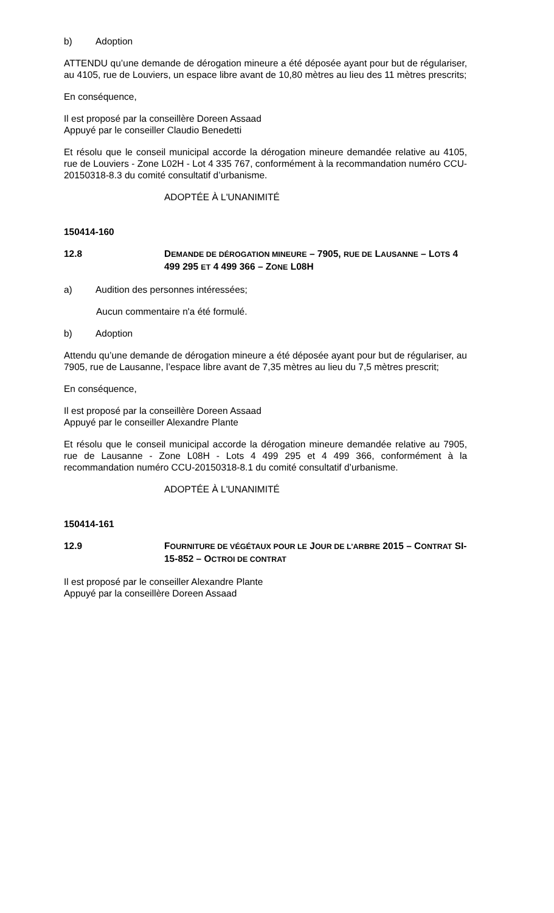b) Adoption
ATTENDU qu’une demande de dérogation mineure a été déposée ayant pour but de régulariser, au 4105, rue de Louviers, un espace libre avant de 10,80 mètres au lieu des 11 mètres prescrits;
En conséquence,
Il est proposé par la conseillère Doreen Assaad
Appuyé par le conseiller Claudio Benedetti
Et résolu que le conseil municipal accorde la dérogation mineure demandée relative au 4105, rue de Louviers - Zone L02H - Lot 4 335 767, conformément à la recommandation numéro CCU-20150318-8.3 du comité consultatif d’urbanisme.
ADOPTÉE À L'UNANIMITÉ
150414-160
12.8 DEMANDE DE DÉROGATION MINEURE – 7905, RUE DE LAUSANNE – LOTS 4 499 295 ET 4 499 366 – ZONE L08H
a) Audition des personnes intéressées;
Aucun commentaire n'a été formulé.
b) Adoption
Attendu qu’une demande de dérogation mineure a été déposée ayant pour but de régulariser, au 7905, rue de Lausanne, l’espace libre avant de 7,35 mètres au lieu du 7,5 mètres prescrit;
En conséquence,
Il est proposé par la conseillère Doreen Assaad
Appuyé par le conseiller Alexandre Plante
Et résolu que le conseil municipal accorde la dérogation mineure demandée relative au 7905, rue de Lausanne - Zone L08H - Lots 4 499 295 et 4 499 366, conformément à la recommandation numéro CCU-20150318-8.1 du comité consultatif d’urbanisme.
ADOPTÉE À L'UNANIMITÉ
150414-161
12.9 FOURNITURE DE VÉGÉTAUX POUR LE JOUR DE L'ARBRE 2015 – CONTRAT SI-15-852 – OCTROI DE CONTRAT
Il est proposé par le conseiller Alexandre Plante
Appuyé par la conseillère Doreen Assaad